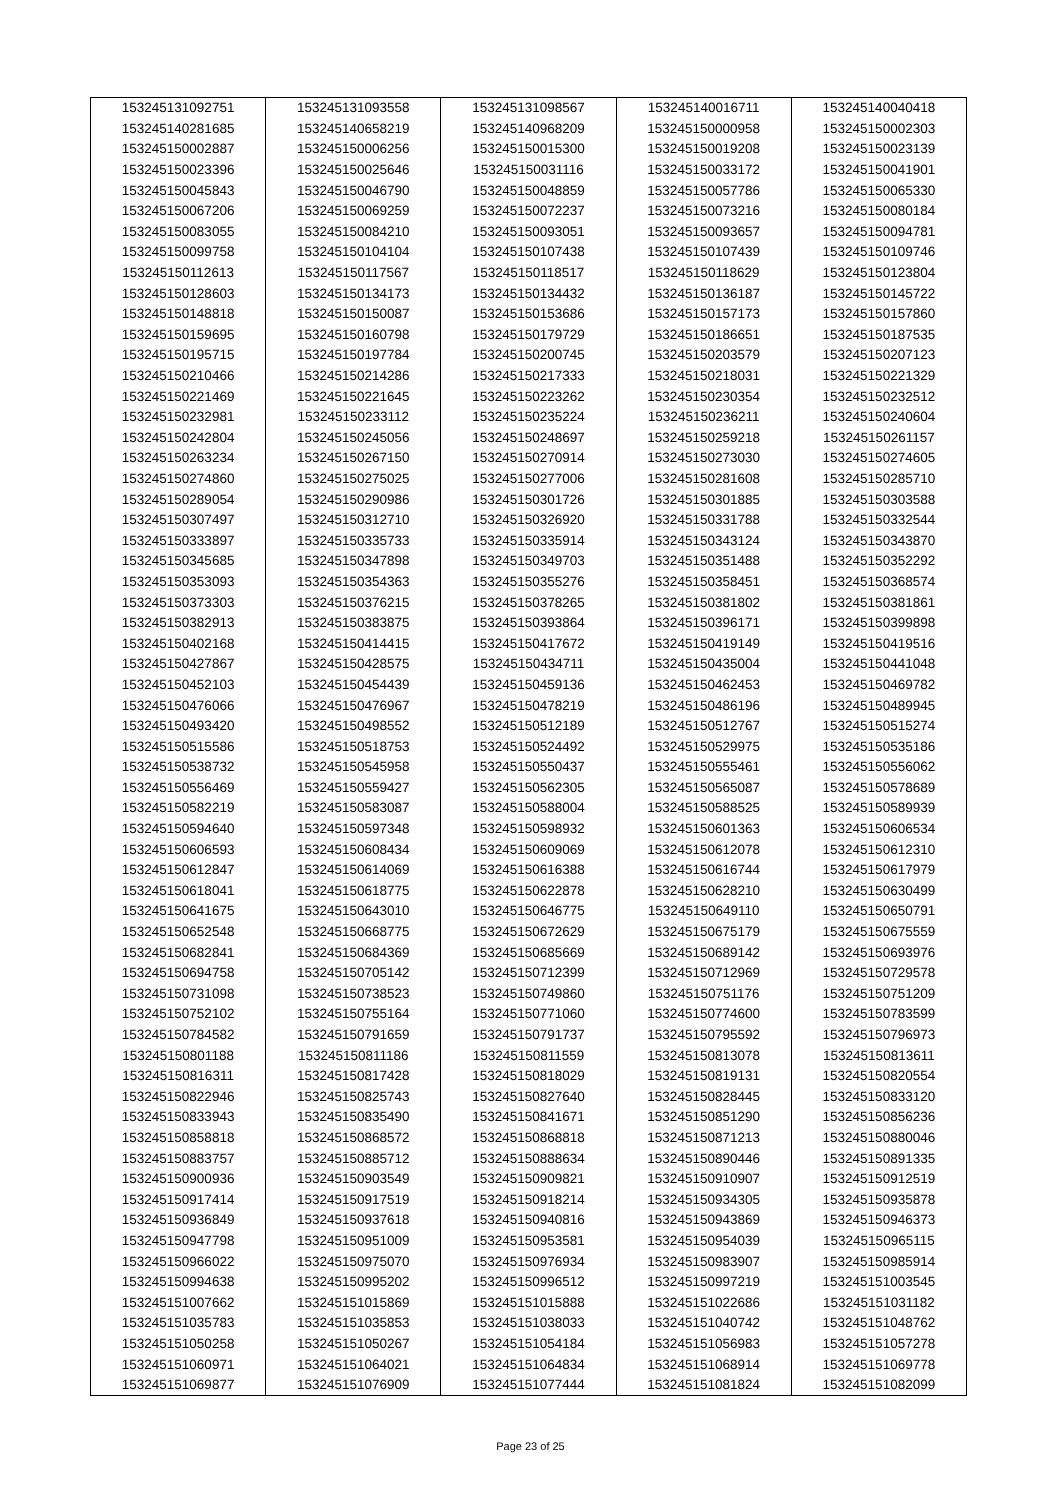| 153245131092751 | 153245131093558 | 153245131098567 | 153245140016711 | 153245140040418 |
| 153245140281685 | 153245140658219 | 153245140968209 | 153245150000958 | 153245150002303 |
| 153245150002887 | 153245150006256 | 153245150015300 | 153245150019208 | 153245150023139 |
| 153245150023396 | 153245150025646 | 153245150031116 | 153245150033172 | 153245150041901 |
| 153245150045843 | 153245150046790 | 153245150048859 | 153245150057786 | 153245150065330 |
| 153245150067206 | 153245150069259 | 153245150072237 | 153245150073216 | 153245150080184 |
| 153245150083055 | 153245150084210 | 153245150093051 | 153245150093657 | 153245150094781 |
| 153245150099758 | 153245150104104 | 153245150107438 | 153245150107439 | 153245150109746 |
| 153245150112613 | 153245150117567 | 153245150118517 | 153245150118629 | 153245150123804 |
| 153245150128603 | 153245150134173 | 153245150134432 | 153245150136187 | 153245150145722 |
| 153245150148818 | 153245150150087 | 153245150153686 | 153245150157173 | 153245150157860 |
| 153245150159695 | 153245150160798 | 153245150179729 | 153245150186651 | 153245150187535 |
| 153245150195715 | 153245150197784 | 153245150200745 | 153245150203579 | 153245150207123 |
| 153245150210466 | 153245150214286 | 153245150217333 | 153245150218031 | 153245150221329 |
| 153245150221469 | 153245150221645 | 153245150223262 | 153245150230354 | 153245150232512 |
| 153245150232981 | 153245150233112 | 153245150235224 | 153245150236211 | 153245150240604 |
| 153245150242804 | 153245150245056 | 153245150248697 | 153245150259218 | 153245150261157 |
| 153245150263234 | 153245150267150 | 153245150270914 | 153245150273030 | 153245150274605 |
| 153245150274860 | 153245150275025 | 153245150277006 | 153245150281608 | 153245150285710 |
| 153245150289054 | 153245150290986 | 153245150301726 | 153245150301885 | 153245150303588 |
| 153245150307497 | 153245150312710 | 153245150326920 | 153245150331788 | 153245150332544 |
| 153245150333897 | 153245150335733 | 153245150335914 | 153245150343124 | 153245150343870 |
| 153245150345685 | 153245150347898 | 153245150349703 | 153245150351488 | 153245150352292 |
| 153245150353093 | 153245150354363 | 153245150355276 | 153245150358451 | 153245150368574 |
| 153245150373303 | 153245150376215 | 153245150378265 | 153245150381802 | 153245150381861 |
| 153245150382913 | 153245150383875 | 153245150393864 | 153245150396171 | 153245150399898 |
| 153245150402168 | 153245150414415 | 153245150417672 | 153245150419149 | 153245150419516 |
| 153245150427867 | 153245150428575 | 153245150434711 | 153245150435004 | 153245150441048 |
| 153245150452103 | 153245150454439 | 153245150459136 | 153245150462453 | 153245150469782 |
| 153245150476066 | 153245150476967 | 153245150478219 | 153245150486196 | 153245150489945 |
| 153245150493420 | 153245150498552 | 153245150512189 | 153245150512767 | 153245150515274 |
| 153245150515586 | 153245150518753 | 153245150524492 | 153245150529975 | 153245150535186 |
| 153245150538732 | 153245150545958 | 153245150550437 | 153245150555461 | 153245150556062 |
| 153245150556469 | 153245150559427 | 153245150562305 | 153245150565087 | 153245150578689 |
| 153245150582219 | 153245150583087 | 153245150588004 | 153245150588525 | 153245150589939 |
| 153245150594640 | 153245150597348 | 153245150598932 | 153245150601363 | 153245150606534 |
| 153245150606593 | 153245150608434 | 153245150609069 | 153245150612078 | 153245150612310 |
| 153245150612847 | 153245150614069 | 153245150616388 | 153245150616744 | 153245150617979 |
| 153245150618041 | 153245150618775 | 153245150622878 | 153245150628210 | 153245150630499 |
| 153245150641675 | 153245150643010 | 153245150646775 | 153245150649110 | 153245150650791 |
| 153245150652548 | 153245150668775 | 153245150672629 | 153245150675179 | 153245150675559 |
| 153245150682841 | 153245150684369 | 153245150685669 | 153245150689142 | 153245150693976 |
| 153245150694758 | 153245150705142 | 153245150712399 | 153245150712969 | 153245150729578 |
| 153245150731098 | 153245150738523 | 153245150749860 | 153245150751176 | 153245150751209 |
| 153245150752102 | 153245150755164 | 153245150771060 | 153245150774600 | 153245150783599 |
| 153245150784582 | 153245150791659 | 153245150791737 | 153245150795592 | 153245150796973 |
| 153245150801188 | 153245150811186 | 153245150811559 | 153245150813078 | 153245150813611 |
| 153245150816311 | 153245150817428 | 153245150818029 | 153245150819131 | 153245150820554 |
| 153245150822946 | 153245150825743 | 153245150827640 | 153245150828445 | 153245150833120 |
| 153245150833943 | 153245150835490 | 153245150841671 | 153245150851290 | 153245150856236 |
| 153245150858818 | 153245150868572 | 153245150868818 | 153245150871213 | 153245150880046 |
| 153245150883757 | 153245150885712 | 153245150888634 | 153245150890446 | 153245150891335 |
| 153245150900936 | 153245150903549 | 153245150909821 | 153245150910907 | 153245150912519 |
| 153245150917414 | 153245150917519 | 153245150918214 | 153245150934305 | 153245150935878 |
| 153245150936849 | 153245150937618 | 153245150940816 | 153245150943869 | 153245150946373 |
| 153245150947798 | 153245150951009 | 153245150953581 | 153245150954039 | 153245150965115 |
| 153245150966022 | 153245150975070 | 153245150976934 | 153245150983907 | 153245150985914 |
| 153245150994638 | 153245150995202 | 153245150996512 | 153245150997219 | 153245151003545 |
| 153245151007662 | 153245151015869 | 153245151015888 | 153245151022686 | 153245151031182 |
| 153245151035783 | 153245151035853 | 153245151038033 | 153245151040742 | 153245151048762 |
| 153245151050258 | 153245151050267 | 153245151054184 | 153245151056983 | 153245151057278 |
| 153245151060971 | 153245151064021 | 153245151064834 | 153245151068914 | 153245151069778 |
| 153245151069877 | 153245151076909 | 153245151077444 | 153245151081824 | 153245151082099 |
Page 23 of 25